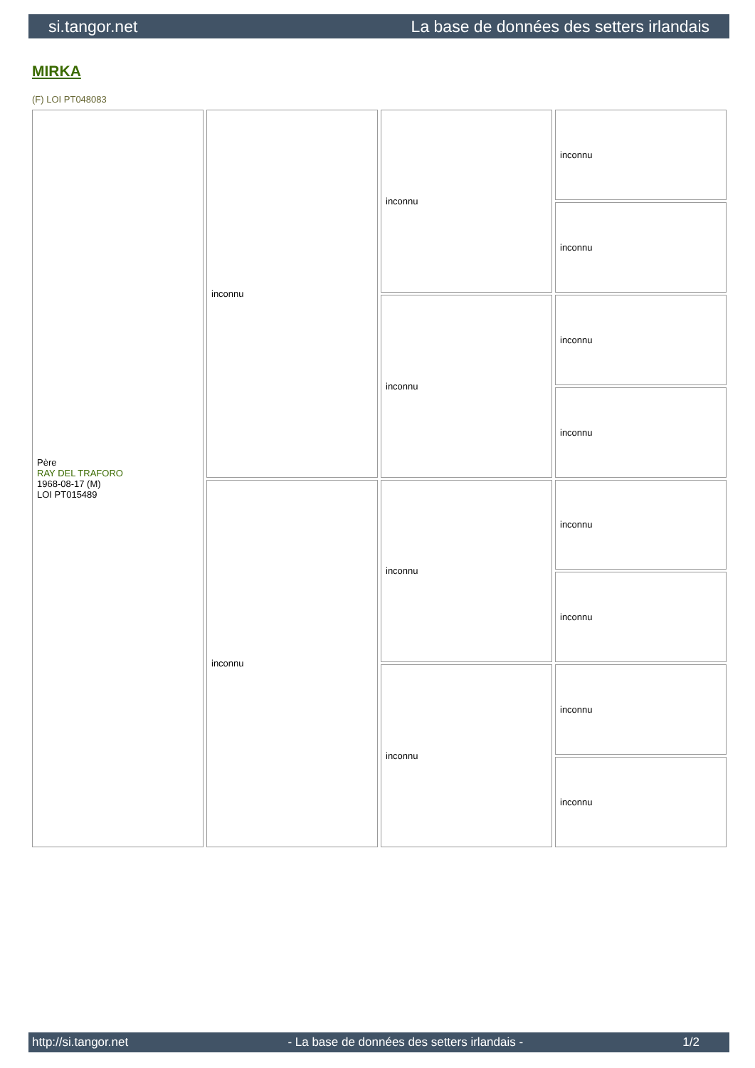si.tangor.net La base de données des setters irlandais
MIRKA
(F) LOI PT048083
| Père RAY DEL TRAFORO 1968-08-17 (M) LOI PT015489 | inconnu | inconnu | inconnu |
| | | | inconnu |
| | | inconnu | inconnu |
| | | | inconnu |
| | inconnu | inconnu | inconnu |
| | | | inconnu |
| | | inconnu | inconnu |
| | | | inconnu |
http://si.tangor.net - La base de données des setters irlandais - 1/2